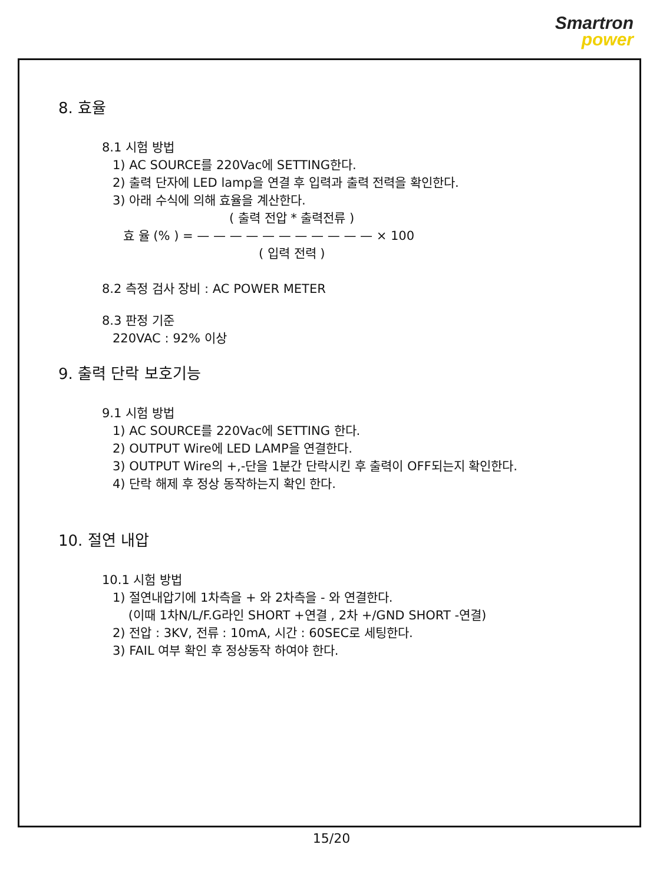Smartron
power
8. 효율
8.1 시험 방법
1) AC SOURCE를 220Vac에 SETTING한다.
2) 출력 단자에 LED lamp을 연결 후 입력과 출력 전력을 확인한다.
3) 아래 수식에 의해 효율을 계산한다.
( 출력 전압 * 출력전류 )
효 율 (% ) = — — — — — — — — — — — × 100
( 입력 전력 )
8.2 측정 검사 장비 : AC POWER METER
8.3 판정 기준
220VAC : 92% 이상
9. 출력 단락 보호기능
9.1 시험 방법
1) AC SOURCE를 220Vac에 SETTING 한다.
2) OUTPUT Wire에 LED LAMP을 연결한다.
3) OUTPUT Wire의 +,-단을 1분간 단락시킨 후 출력이 OFF되는지 확인한다.
4) 단락 해제 후 정상 동작하는지 확인 한다.
10. 절연 내압
10.1 시험 방법
1) 절연내압기에 1차측을 + 와 2차측을 - 와 연결한다.
(이때 1차N/L/F.G라인 SHORT +연결 , 2차 +/GND SHORT -연결)
2) 전압 : 3KV, 전류 : 10mA, 시간 : 60SEC로 세팅한다.
3) FAIL 여부 확인 후 정상동작 하여야 한다.
15/20